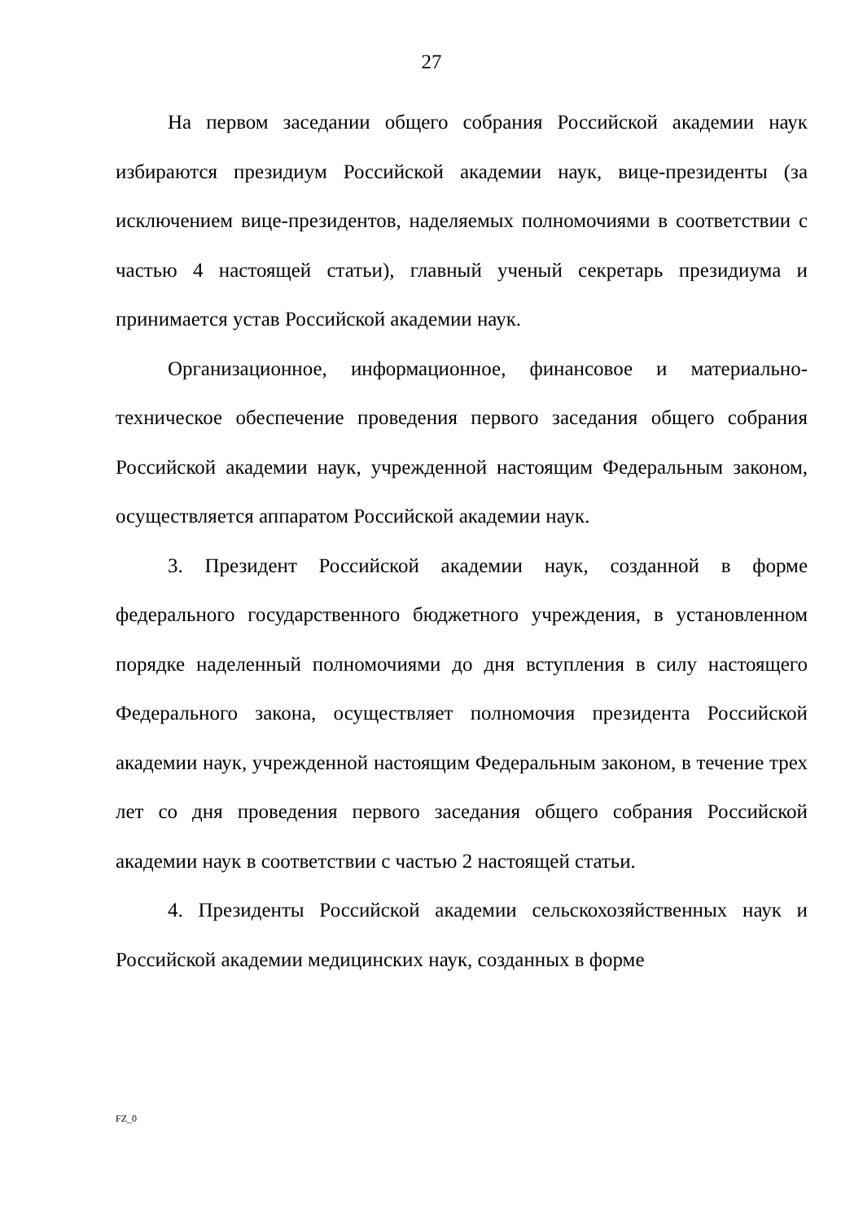27
На первом заседании общего собрания Российской академии наук избираются президиум Российской академии наук, вице-президенты (за исключением вице-президентов, наделяемых полномочиями в соответствии с частью 4 настоящей статьи), главный ученый секретарь президиума и принимается устав Российской академии наук.
Организационное, информационное, финансовое и материально-техническое обеспечение проведения первого заседания общего собрания Российской академии наук, учрежденной настоящим Федеральным законом, осуществляется аппаратом Российской академии наук.
3. Президент Российской академии наук, созданной в форме федерального государственного бюджетного учреждения, в установленном порядке наделенный полномочиями до дня вступления в силу настоящего Федерального закона, осуществляет полномочия президента Российской академии наук, учрежденной настоящим Федеральным законом, в течение трех лет со дня проведения первого заседания общего собрания Российской академии наук в соответствии с частью 2 настоящей статьи.
4. Президенты Российской академии сельскохозяйственных наук и Российской академии медицинских наук, созданных в форме
FZ_0